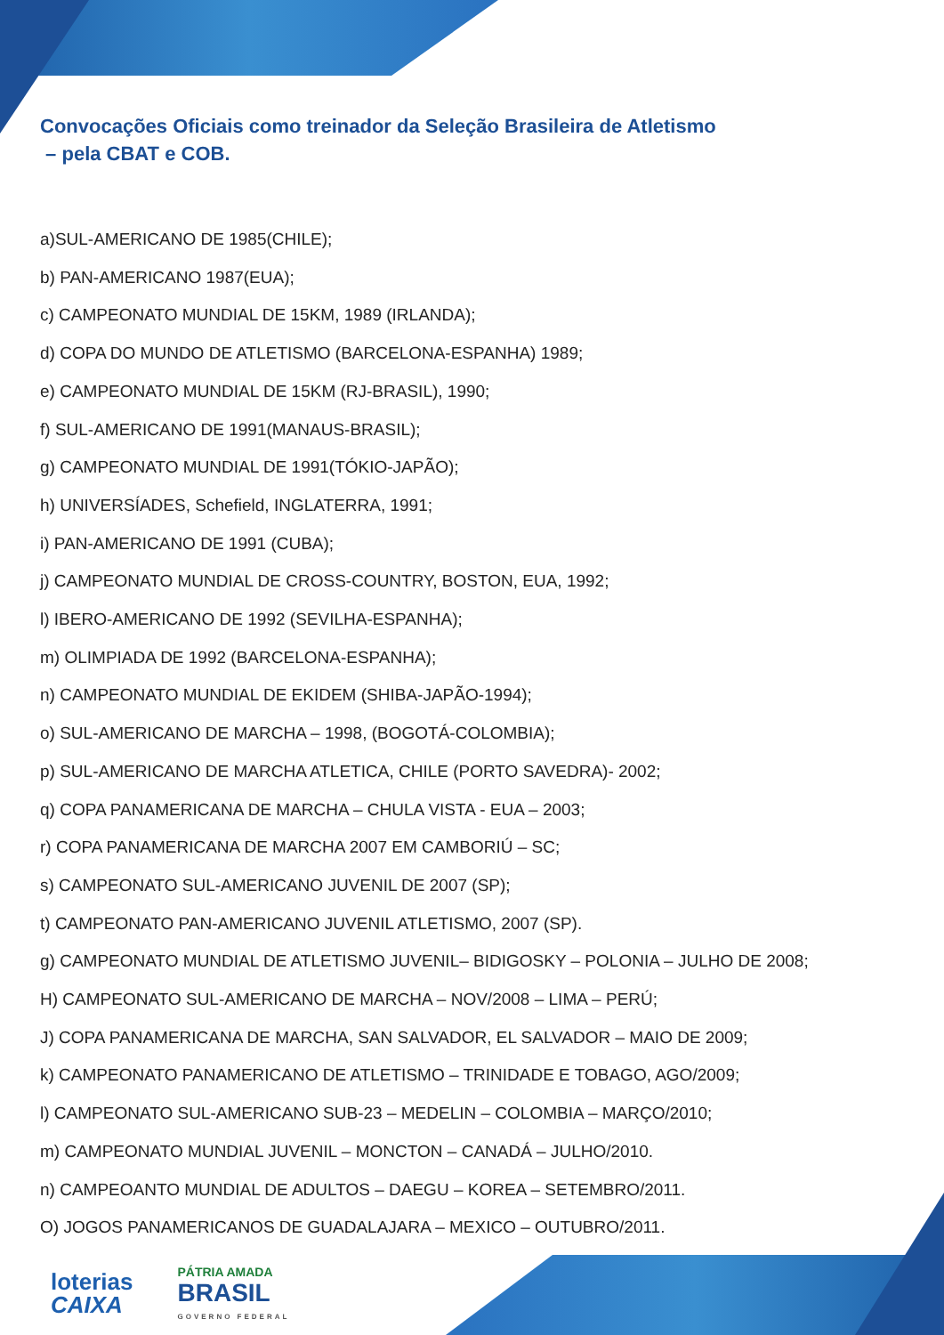Convocações Oficiais como treinador da Seleção Brasileira de Atletismo
– pela CBAT e COB.
a)SUL-AMERICANO DE 1985(CHILE);
b) PAN-AMERICANO 1987(EUA);
c) CAMPEONATO MUNDIAL DE 15KM, 1989 (IRLANDA);
d) COPA DO MUNDO DE ATLETISMO (BARCELONA-ESPANHA) 1989;
e) CAMPEONATO MUNDIAL DE 15KM (RJ-BRASIL), 1990;
f) SUL-AMERICANO DE 1991(MANAUS-BRASIL);
g) CAMPEONATO MUNDIAL DE 1991(TÓKIO-JAPÃO);
h) UNIVERSÍADES, Schefield, INGLATERRA, 1991;
i) PAN-AMERICANO DE 1991 (CUBA);
j) CAMPEONATO MUNDIAL DE CROSS-COUNTRY, BOSTON, EUA, 1992;
l) IBERO-AMERICANO DE 1992 (SEVILHA-ESPANHA);
m) OLIMPIADA DE 1992 (BARCELONA-ESPANHA);
n) CAMPEONATO MUNDIAL DE EKIDEM (SHIBA-JAPÃO-1994);
o) SUL-AMERICANO DE MARCHA – 1998, (BOGOTÁ-COLOMBIA);
p) SUL-AMERICANO DE MARCHA ATLETICA, CHILE (PORTO SAVEDRA)- 2002;
q) COPA PANAMERICANA DE MARCHA – CHULA VISTA - EUA – 2003;
r) COPA PANAMERICANA DE MARCHA 2007 EM CAMBORIÚ – SC;
s) CAMPEONATO SUL-AMERICANO JUVENIL DE 2007 (SP);
t) CAMPEONATO PAN-AMERICANO JUVENIL ATLETISMO, 2007 (SP).
g) CAMPEONATO MUNDIAL DE ATLETISMO JUVENIL– BIDIGOSKY – POLONIA – JULHO DE 2008;
H) CAMPEONATO SUL-AMERICANO DE MARCHA – NOV/2008 – LIMA – PERÚ;
J) COPA PANAMERICANA DE MARCHA, SAN SALVADOR, EL SALVADOR – MAIO DE 2009;
k) CAMPEONATO PANAMERICANO DE ATLETISMO – TRINIDADE E TOBAGO, AGO/2009;
l) CAMPEONATO SUL-AMERICANO SUB-23 – MEDELIN – COLOMBIA – MARÇO/2010;
m) CAMPEONATO MUNDIAL JUVENIL – MONCTON – CANADÁ – JULHO/2010.
n) CAMPEOANTO MUNDIAL DE ADULTOS – DAEGU – KOREA – SETEMBRO/2011.
O) JOGOS PANAMERICANOS DE GUADALAJARA – MEXICO – OUTUBRO/2011.
loterias
CAIXA
PÁTRIA AMADA
BRASIL
GOVERNO FEDERAL